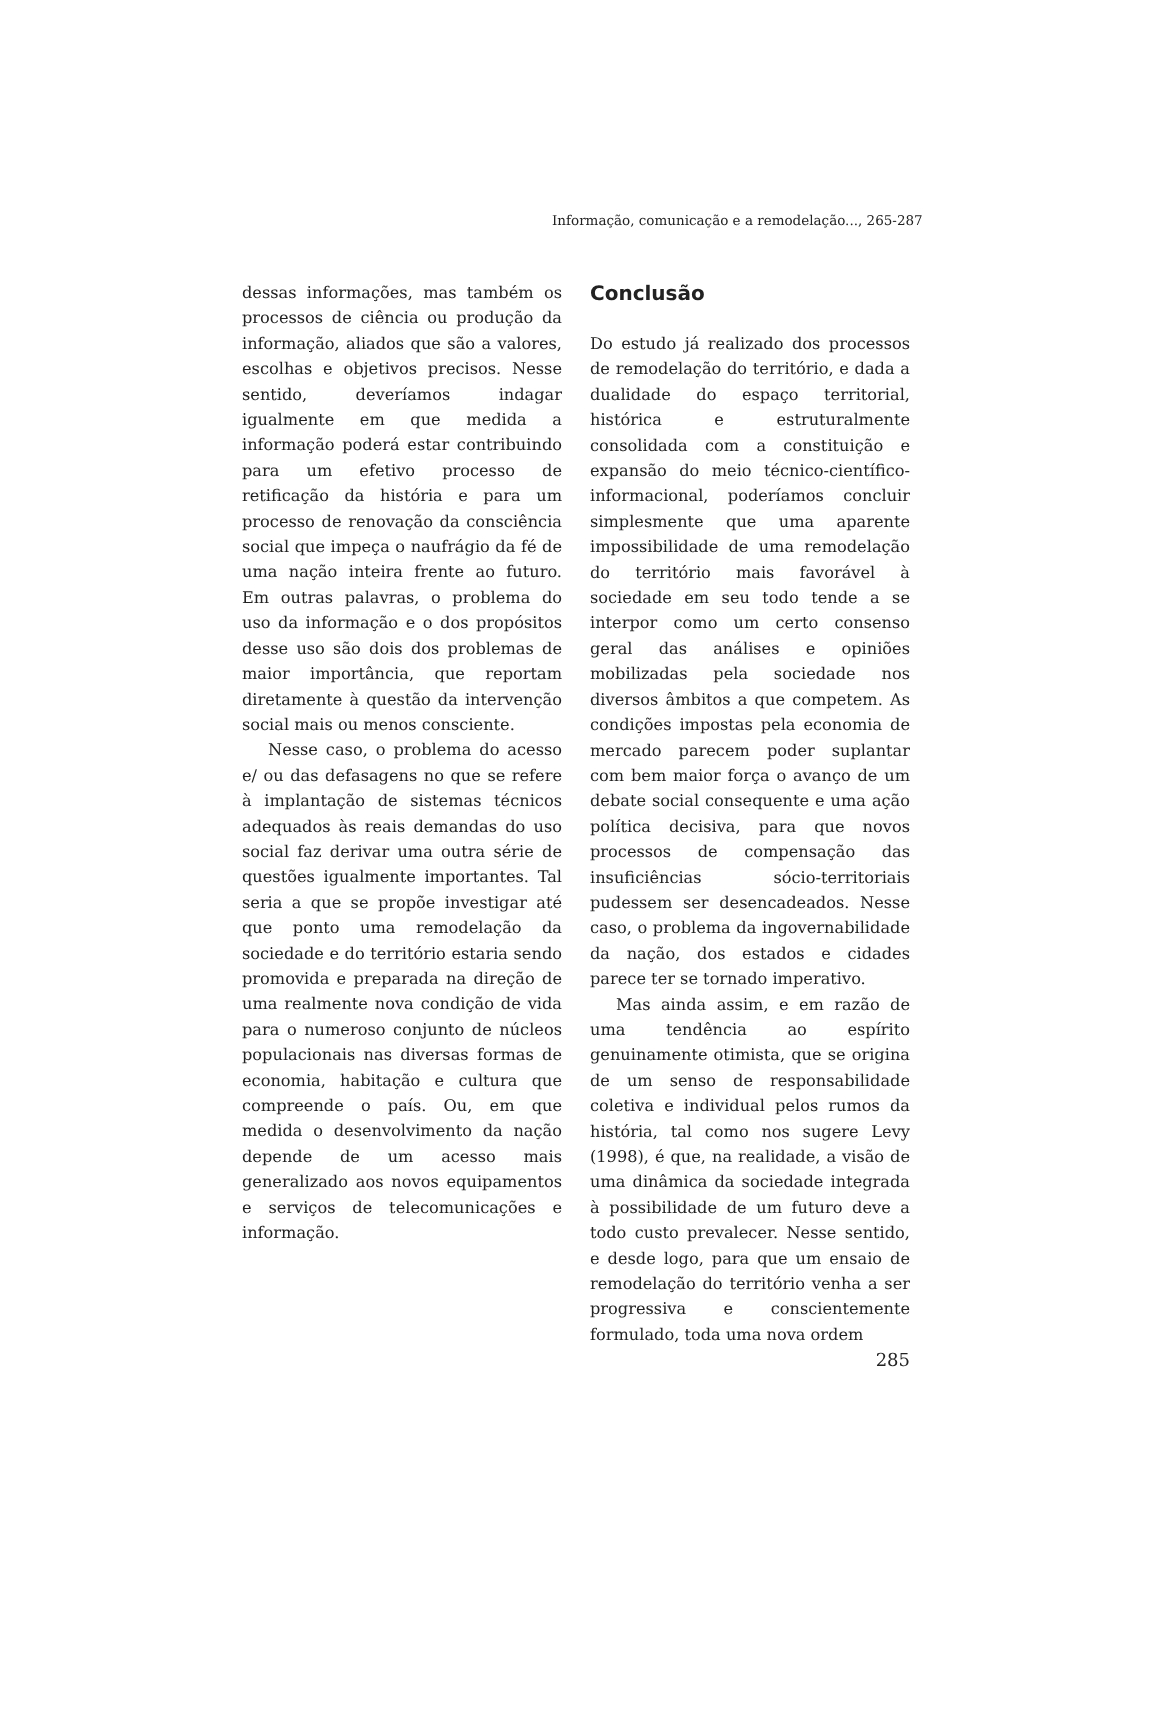Informação, comunicação e a remodelação..., 265-287
dessas informações, mas também os processos de ciência ou produção da informação, aliados que são a valores, escolhas e objetivos precisos. Nesse sentido, deveríamos indagar igualmente em que medida a informação poderá estar contribuindo para um efetivo processo de retificação da história e para um processo de renovação da consciência social que impeça o naufrágio da fé de uma nação inteira frente ao futuro. Em outras palavras, o problema do uso da informação e o dos propósitos desse uso são dois dos problemas de maior importância, que reportam diretamente à questão da intervenção social mais ou menos consciente.
Nesse caso, o problema do acesso e/ ou das defasagens no que se refere à implantação de sistemas técnicos adequados às reais demandas do uso social faz derivar uma outra série de questões igualmente importantes. Tal seria a que se propõe investigar até que ponto uma remodelação da sociedade e do território estaria sendo promovida e preparada na direção de uma realmente nova condição de vida para o numeroso conjunto de núcleos populacionais nas diversas formas de economia, habitação e cultura que compreende o país. Ou, em que medida o desenvolvimento da nação depende de um acesso mais generalizado aos novos equipamentos e serviços de telecomunicações e informação.
Conclusão
Do estudo já realizado dos processos de remodelação do território, e dada a dualidade do espaço territorial, histórica e estruturalmente consolidada com a constituição e expansão do meio técnico-científico-informacional, poderíamos concluir simplesmente que uma aparente impossibilidade de uma remodelação do território mais favorável à sociedade em seu todo tende a se interpor como um certo consenso geral das análises e opiniões mobilizadas pela sociedade nos diversos âmbitos a que competem. As condições impostas pela economia de mercado parecem poder suplantar com bem maior força o avanço de um debate social consequente e uma ação política decisiva, para que novos processos de compensação das insuficiências sócio-territoriais pudessem ser desencadeados. Nesse caso, o problema da ingovernabilidade da nação, dos estados e cidades parece ter se tornado imperativo.
Mas ainda assim, e em razão de uma tendência ao espírito genuinamente otimista, que se origina de um senso de responsabilidade coletiva e individual pelos rumos da história, tal como nos sugere Levy (1998), é que, na realidade, a visão de uma dinâmica da sociedade integrada à possibilidade de um futuro deve a todo custo prevalecer. Nesse sentido, e desde logo, para que um ensaio de remodelação do território venha a ser progressiva e conscientemente formulado, toda uma nova ordem
285